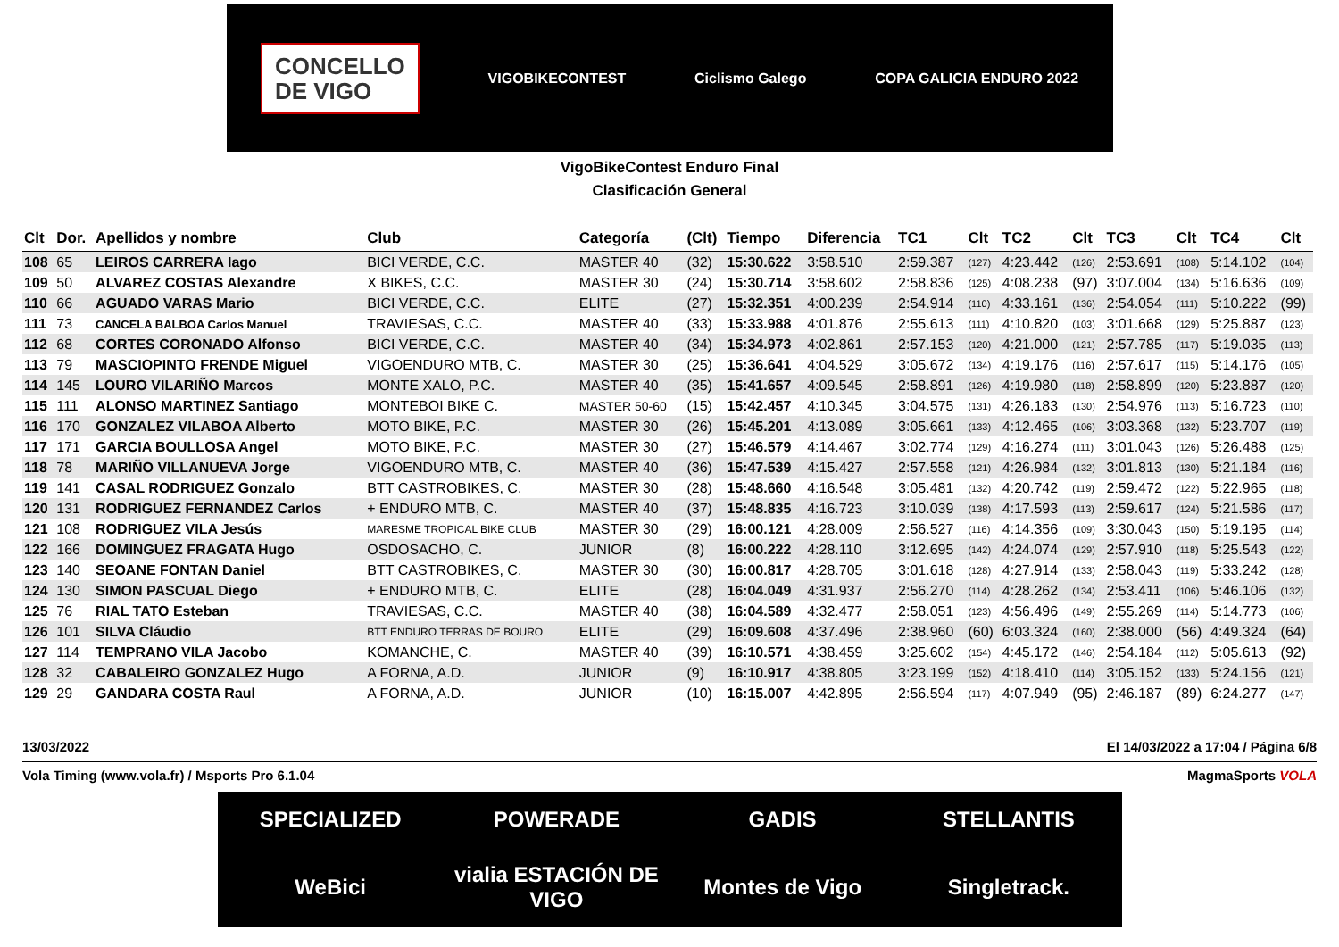CONCELLO
DE VIGO
VIGOBIKECONTEST Ciclismo Galego COPA GALICIA ENDURO 2022
VigoBikeContest Enduro Final
Clasificación General
| Clt | Dor. | Apellidos y nombre | Club | Categoría | (Clt) | Tiempo | Diferencia | TC1 | Clt | TC2 | Clt | TC3 | Clt | TC4 | Clt |
| --- | --- | --- | --- | --- | --- | --- | --- | --- | --- | --- | --- | --- | --- | --- | --- |
| 108 | 65 | LEIROS CARRERA Iago | BICI VERDE, C.C. | MASTER 40 | (32) | 15:30.622 | 3:58.510 | 2:59.387 | (127) | 4:23.442 | (126) | 2:53.691 | (108) | 5:14.102 | (104) |
| 109 | 50 | ALVAREZ COSTAS Alexandre | X BIKES, C.C. | MASTER 30 | (24) | 15:30.714 | 3:58.602 | 2:58.836 | (125) | 4:08.238 | (97) | 3:07.004 | (134) | 5:16.636 | (109) |
| 110 | 66 | AGUADO VARAS Mario | BICI VERDE, C.C. | ELITE | (27) | 15:32.351 | 4:00.239 | 2:54.914 | (110) | 4:33.161 | (136) | 2:54.054 | (111) | 5:10.222 | (99) |
| 111 | 73 | CANCELA BALBOA Carlos Manuel | TRAVIESAS, C.C. | MASTER 40 | (33) | 15:33.988 | 4:01.876 | 2:55.613 | (111) | 4:10.820 | (103) | 3:01.668 | (129) | 5:25.887 | (123) |
| 112 | 68 | CORTES CORONADO Alfonso | BICI VERDE, C.C. | MASTER 40 | (34) | 15:34.973 | 4:02.861 | 2:57.153 | (120) | 4:21.000 | (121) | 2:57.785 | (117) | 5:19.035 | (113) |
| 113 | 79 | MASCIOPINTO FRENDE Miguel | VIGOENDURO MTB, C. | MASTER 30 | (25) | 15:36.641 | 4:04.529 | 3:05.672 | (134) | 4:19.176 | (116) | 2:57.617 | (115) | 5:14.176 | (105) |
| 114 | 145 | LOURO VILARIÑO Marcos | MONTE XALO, P.C. | MASTER 40 | (35) | 15:41.657 | 4:09.545 | 2:58.891 | (126) | 4:19.980 | (118) | 2:58.899 | (120) | 5:23.887 | (120) |
| 115 | 111 | ALONSO MARTINEZ Santiago | MONTEBOI BIKE C. | MASTER 50-60 | (15) | 15:42.457 | 4:10.345 | 3:04.575 | (131) | 4:26.183 | (130) | 2:54.976 | (113) | 5:16.723 | (110) |
| 116 | 170 | GONZALEZ VILABOA Alberto | MOTO BIKE, P.C. | MASTER 30 | (26) | 15:45.201 | 4:13.089 | 3:05.661 | (133) | 4:12.465 | (106) | 3:03.368 | (132) | 5:23.707 | (119) |
| 117 | 171 | GARCIA BOULLOSA Angel | MOTO BIKE, P.C. | MASTER 30 | (27) | 15:46.579 | 4:14.467 | 3:02.774 | (129) | 4:16.274 | (111) | 3:01.043 | (126) | 5:26.488 | (125) |
| 118 | 78 | MARIÑO VILLANUEVA Jorge | VIGOENDURO MTB, C. | MASTER 40 | (36) | 15:47.539 | 4:15.427 | 2:57.558 | (121) | 4:26.984 | (132) | 3:01.813 | (130) | 5:21.184 | (116) |
| 119 | 141 | CASAL RODRIGUEZ Gonzalo | BTT CASTROBIKES, C. | MASTER 30 | (28) | 15:48.660 | 4:16.548 | 3:05.481 | (132) | 4:20.742 | (119) | 2:59.472 | (122) | 5:22.965 | (118) |
| 120 | 131 | RODRIGUEZ FERNANDEZ Carlos | + ENDURO MTB, C. | MASTER 40 | (37) | 15:48.835 | 4:16.723 | 3:10.039 | (138) | 4:17.593 | (113) | 2:59.617 | (124) | 5:21.586 | (117) |
| 121 | 108 | RODRIGUEZ VILA Jesús | MARESME TROPICAL BIKE CLUB | MASTER 30 | (29) | 16:00.121 | 4:28.009 | 2:56.527 | (116) | 4:14.356 | (109) | 3:30.043 | (150) | 5:19.195 | (114) |
| 122 | 166 | DOMINGUEZ FRAGATA Hugo | OSDOSACHO, C. | JUNIOR | (8) | 16:00.222 | 4:28.110 | 3:12.695 | (142) | 4:24.074 | (129) | 2:57.910 | (118) | 5:25.543 | (122) |
| 123 | 140 | SEOANE FONTAN Daniel | BTT CASTROBIKES, C. | MASTER 30 | (30) | 16:00.817 | 4:28.705 | 3:01.618 | (128) | 4:27.914 | (133) | 2:58.043 | (119) | 5:33.242 | (128) |
| 124 | 130 | SIMON PASCUAL Diego | + ENDURO MTB, C. | ELITE | (28) | 16:04.049 | 4:31.937 | 2:56.270 | (114) | 4:28.262 | (134) | 2:53.411 | (106) | 5:46.106 | (132) |
| 125 | 76 | RIAL TATO Esteban | TRAVIESAS, C.C. | MASTER 40 | (38) | 16:04.589 | 4:32.477 | 2:58.051 | (123) | 4:56.496 | (149) | 2:55.269 | (114) | 5:14.773 | (106) |
| 126 | 101 | SILVA Cláudio | BTT ENDURO TERRAS DE BOURO | ELITE | (29) | 16:09.608 | 4:37.496 | 2:38.960 | (60) | 6:03.324 | (160) | 2:38.000 | (56) | 4:49.324 | (64) |
| 127 | 114 | TEMPRANO VILA Jacobo | KOMANCHE, C. | MASTER 40 | (39) | 16:10.571 | 4:38.459 | 3:25.602 | (154) | 4:45.172 | (146) | 2:54.184 | (112) | 5:05.613 | (92) |
| 128 | 32 | CABALEIRO GONZALEZ Hugo | A FORNA, A.D. | JUNIOR | (9) | 16:10.917 | 4:38.805 | 3:23.199 | (152) | 4:18.410 | (114) | 3:05.152 | (133) | 5:24.156 | (121) |
| 129 | 29 | GANDARA COSTA Raul | A FORNA, A.D. | JUNIOR | (10) | 16:15.007 | 4:42.895 | 2:56.594 | (117) | 4:07.949 | (95) | 2:46.187 | (89) | 6:24.277 | (147) |
13/03/2022 El 14/03/2022 a 17:04 / Página 6/8
Vola Timing (www.vola.fr) / Msports Pro 6.1.04 MagmaSports VOLA
SPECIALIZED
POWERADE
GADIS
STELLANTIS
WeBici
vialia ESTACIÓN DE VIGO
Montes de Vigo
Singletrack.